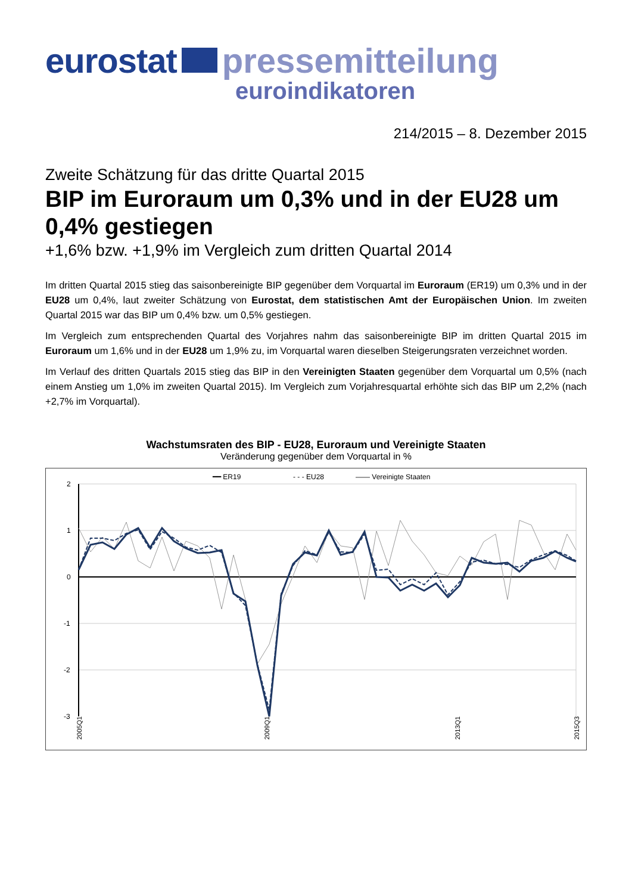eurostat pressemitteilung
euroindikatoren
214/2015 – 8. Dezember 2015
Zweite Schätzung für das dritte Quartal 2015
BIP im Euroraum um 0,3% und in der EU28 um 0,4% gestiegen
+1,6% bzw. +1,9% im Vergleich zum dritten Quartal 2014
Im dritten Quartal 2015 stieg das saisonbereinigte BIP gegenüber dem Vorquartal im Euroraum (ER19) um 0,3% und in der EU28 um 0,4%, laut zweiter Schätzung von Eurostat, dem statistischen Amt der Europäischen Union. Im zweiten Quartal 2015 war das BIP um 0,4% bzw. um 0,5% gestiegen.
Im Vergleich zum entsprechenden Quartal des Vorjahres nahm das saisonbereinigte BIP im dritten Quartal 2015 im Euroraum um 1,6% und in der EU28 um 1,9% zu, im Vorquartal waren dieselben Steigerungsraten verzeichnet worden.
Im Verlauf des dritten Quartals 2015 stieg das BIP in den Vereinigten Staaten gegenüber dem Vorquartal um 0,5% (nach einem Anstieg um 1,0% im zweiten Quartal 2015). Im Vergleich zum Vorjahresquartal erhöhte sich das BIP um 2,2% (nach +2,7% im Vorquartal).
Wachstumsraten des BIP - EU28, Euroraum und Vereinigte Staaten
Veränderung gegenüber dem Vorquartal in %
━━ ER19
- - - EU28
—— Vereinigte Staaten
2
1
0
-1
-2
-3
2005Q1
2009Q1
2013Q1
2015Q3